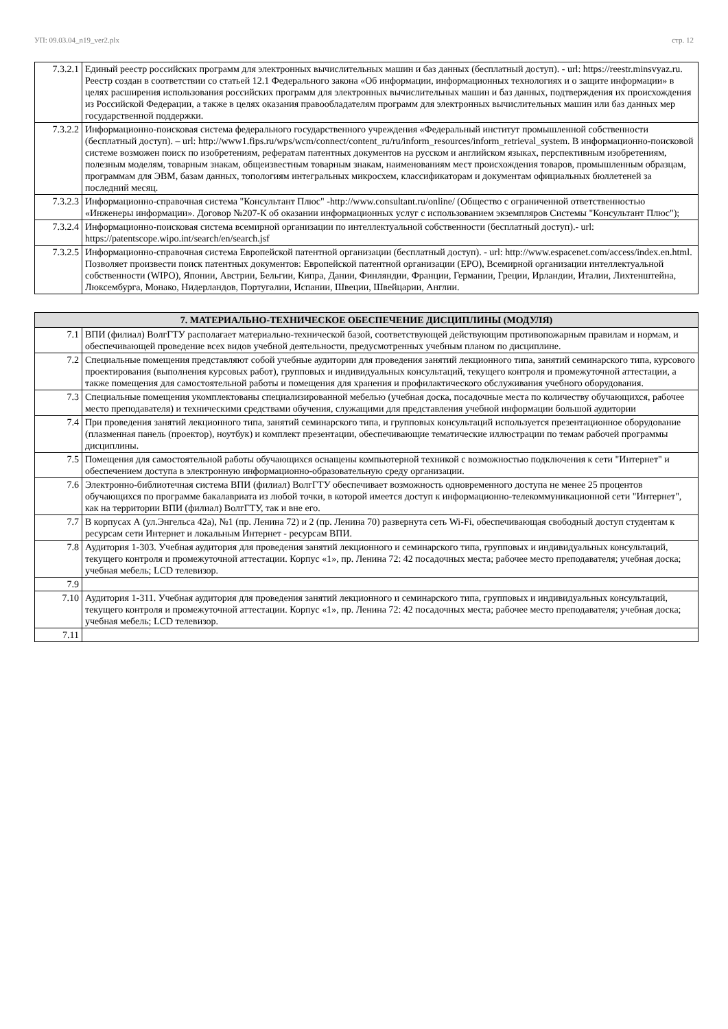УП: 09.03.04_n19_ver2.plx стр. 12
| 7.3.2.1 | Единый реестр российских программ для электронных вычислительных машин и баз данных (бесплатный доступ). - url: https://reestr.minsvyaz.ru. Реестр создан в соответствии со статьей 12.1 Федерального закона «Об информации, информационных технологиях и о защите информации» в целях расширения использования российских программ для электронных вычислительных машин и баз данных, подтверждения их происхождения из Российской Федерации, а также в целях оказания правообладателям программ для электронных вычислительных машин или баз данных мер государственной поддержки. |
| 7.3.2.2 | Информационно-поисковая система федерального государственного учреждения «Федеральный институт промышленной собственности (бесплатный доступ). – url: http://www1.fips.ru/wps/wcm/connect/content_ru/ru/inform_resources/inform_retrieval_system. В информационно-поисковой системе возможен поиск по изобретениям, рефератам патентных документов на русском и английском языках, перспективным изобретениям, полезным моделям, товарным знакам, общеизвестным товарным знакам, наименованиям мест происхождения товаров, промышленным образцам, программам для ЭВМ, базам данных, топологиям интегральных микросхем, классификаторам и документам официальных бюллетеней за последний месяц. |
| 7.3.2.3 | Информационно-справочная система "Консультант Плюс" -http://www.consultant.ru/online/ (Общество с ограниченной ответственностью «Инженеры информации». Договор №207-К об оказании информационных услуг с использованием экземпляров Системы "Консультант Плюс"); |
| 7.3.2.4 | Информационно-поисковая система всемирной организации по интеллектуальной собственности (бесплатный доступ).- url: https://patentscope.wipo.int/search/en/search.jsf |
| 7.3.2.5 | Информационно-справочная система Европейской патентной организации (бесплатный доступ). - url: http://www.espacenet.com/access/index.en.html. Позволяет произвести поиск патентных документов: Европейской патентной организации (EPO), Всемирной организации интеллектуальной собственности (WIPO), Японии, Австрии, Бельгии, Кипра, Дании, Финляндии, Франции, Германии, Греции, Ирландии, Италии, Лихтенштейна, Люксембурга, Монако, Нидерландов, Португалии, Испании, Швеции, Швейцарии, Англии. |
| 7. МАТЕРИАЛЬНО-ТЕХНИЧЕСКОЕ ОБЕСПЕЧЕНИЕ ДИСЦИПЛИНЫ (МОДУЛЯ) | |
| --- | --- |
| 7.1 | ВПИ (филиал) ВолгГТУ располагает материально-технической базой, соответствующей действующим противопожарным правилам и нормам, и обеспечивающей проведение всех видов учебной деятельности, предусмотренных учебным планом по дисциплине. |
| 7.2 | Специальные помещения представляют собой учебные аудитории для проведения занятий лекционного типа, занятий семинарского типа, курсового проектирования (выполнения курсовых работ), групповых и индивидуальных консультаций, текущего контроля и промежуточной аттестации, а также помещения для самостоятельной работы и помещения для хранения и профилактического обслуживания учебного оборудования. |
| 7.3 | Специальные помещения укомплектованы специализированной мебелью (учебная доска, посадочные места по количеству обучающихся, рабочее место преподавателя) и техническими средствами обучения, служащими для представления учебной информации большой аудитории |
| 7.4 | При проведения занятий лекционного типа, занятий семинарского типа, и групповых консультаций используется презентационное оборудование (плазменная панель (проектор), ноутбук) и комплект презентации, обеспечивающие тематические иллюстрации по темам рабочей программы дисциплины. |
| 7.5 | Помещения для самостоятельной работы обучающихся оснащены компьютерной техникой с возможностью подключения к сети "Интернет" и обеспечением доступа в электронную информационно-образовательную среду организации. |
| 7.6 | Электронно-библиотечная система ВПИ (филиал) ВолгГТУ обеспечивает возможность одновременного доступа не менее 25 процентов обучающихся по программе бакалавриата из любой точки, в которой имеется доступ к информационно-телекоммуникационной сети "Интернет", как на территории ВПИ (филиал) ВолгГТУ, так и вне его. |
| 7.7 | В корпусах А (ул.Энгельса 42а), №1 (пр. Ленина 72) и 2 (пр. Ленина 70) развернута сеть Wi-Fi, обеспечивающая свободный доступ студентам к ресурсам сети Интернет и локальным Интернет - ресурсам ВПИ. |
| 7.8 | Аудитория 1-303. Учебная аудитория для проведения занятий лекционного и семинарского типа, групповых и индивидуальных консультаций, текущего контроля и промежуточной аттестации. Корпус «1», пр. Ленина 72: 42 посадочных места; рабочее место преподавателя; учебная доска; учебная мебель; LCD телевизор. |
| 7.9 | |
| 7.10 | Аудитория 1-311. Учебная аудитория для проведения занятий лекционного и семинарского типа, групповых и индивидуальных консультаций, текущего контроля и промежуточной аттестации. Корпус «1», пр. Ленина 72: 42 посадочных места; рабочее место преподавателя; учебная доска; учебная мебель; LCD телевизор. |
| 7.11 | |